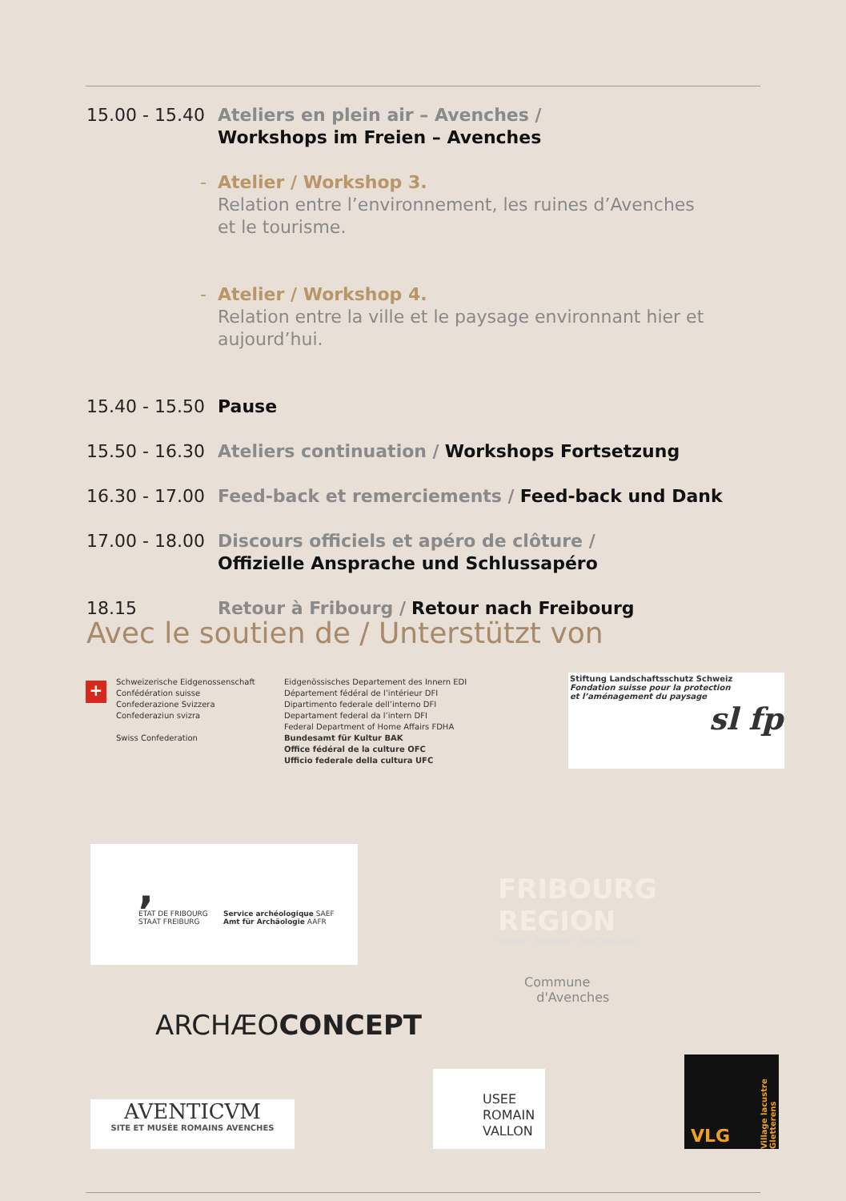15.00 - 15.40
Ateliers en plein air – Avenches /
Workshops im Freien – Avenches
- Atelier / Workshop 3.
Relation entre l’environnement, les ruines d’Avenches
et le tourisme.
- Atelier / Workshop 4.
Relation entre la ville et le paysage environnant hier et aujourd’hui.
15.40 - 15.50
Pause
15.50 - 16.30
Ateliers continuation / Workshops Fortsetzung
16.30 - 17.00
Feed-back et remerciements / Feed-back und Dank
17.00 - 18.00
Discours officiels et apéro de clôture /
Offizielle Ansprache und Schlussapéro
18.15 Retour à Fribourg / Retour nach Freibourg
Avec le soutien de / Unterstützt von
+
Schweizerische Eidgenossenschaft
Confédération suisse
Confederazione Svizzera
Confederaziun svizra
Swiss Confederation
Eidgenössisches Departement des Innern EDI
Département fédéral de l’intérieur DFI
Dipartimento federale dell’interno DFI
Departament federal da l’intern DFI
Federal Department of Home Affairs FDHA
Bundesamt für Kultur BAK
Office fédéral de la culture OFC
Ufficio federale della cultura UFC
Stiftung Landschaftsschutz Schweiz
Fondation suisse pour la protection
et l’aménagement du paysage
sl fp
,
ETAT DE FRIBOURG
STAAT FREIBURG
Service archéologique SAEF
Amt für Archäologie AAFR
FRIBOURG REGION
SUISSE · SCHWEIZ · SWITZERLAND
Commune
d'Avenches
ARCHÆOCONCEPT
AVENTICVM
SITE ET MUSÉE ROMAINS AVENCHES
USEE
ROMAIN
VALLON
VLG
Village lacustre Gletterens